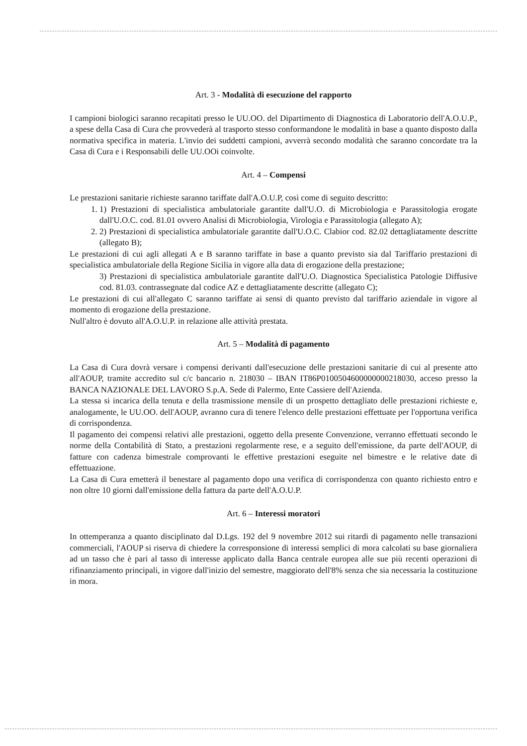Art. 3 - Modalità di esecuzione del rapporto
I campioni biologici saranno recapitati presso le UU.OO. del Dipartimento di Diagnostica di Laboratorio dell'A.O.U.P., a spese della Casa di Cura che provvederà al trasporto stesso conformandone le modalità in base a quanto disposto dalla normativa specifica in materia. L'invio dei suddetti campioni, avverrà secondo modalità che saranno concordate tra la Casa di Cura e i Responsabili delle UU.OOi coinvolte.
Art. 4 – Compensi
Le prestazioni sanitarie richieste saranno tariffate dall'A.O.U.P, così come di seguito descritto:
1. 1) Prestazioni di specialistica ambulatoriale garantite dall'U.O. di Microbiologia e Parassitologia erogate dall'U.O.C. cod. 81.01 ovvero Analisi di Microbiologia, Virologia e Parassitologia (allegato A);
2. 2) Prestazioni di specialistica ambulatoriale garantite dall'U.O.C. Clabior cod. 82.02 dettagliatamente descritte (allegato B);
Le prestazioni di cui agli allegati A e B saranno tariffate in base a quanto previsto sia dal Tariffario prestazioni di specialistica ambulatoriale della Regione Sicilia in vigore alla data di erogazione della prestazione;
3) Prestazioni di specialistica ambulatoriale garantite dall'U.O. Diagnostica Specialistica Patologie Diffusive cod. 81.03. contrassegnate dal codice AZ e dettagliatamente descritte (allegato C);
Le prestazioni di cui all'allegato C saranno tariffate ai sensi di quanto previsto dal tariffario aziendale in vigore al momento di erogazione della prestazione.
Null'altro è dovuto all'A.O.U.P. in relazione alle attività prestata.
Art. 5 – Modalità di pagamento
La Casa di Cura dovrà versare i compensi derivanti dall'esecuzione delle prestazioni sanitarie di cui al presente atto all'AOUP, tramite accredito sul c/c bancario n. 218030 – IBAN IT86P0100504600000000218030, acceso presso la BANCA NAZIONALE DEL LAVORO S.p.A. Sede di Palermo, Ente Cassiere dell'Azienda.
La stessa si incarica della tenuta e della trasmissione mensile di un prospetto dettagliato delle prestazioni richieste e, analogamente, le UU.OO. dell'AOUP, avranno cura di tenere l'elenco delle prestazioni effettuate per l'opportuna verifica di corrispondenza.
Il pagamento dei compensi relativi alle prestazioni, oggetto della presente Convenzione, verranno effettuati secondo le norme della Contabilità di Stato, a prestazioni regolarmente rese, e a seguito dell'emissione, da parte dell'AOUP, di fatture con cadenza bimestrale comprovanti le effettive prestazioni eseguite nel bimestre e le relative date di effettuazione.
La Casa di Cura emetterà il benestare al pagamento dopo una verifica di corrispondenza con quanto richiesto entro e non oltre 10 giorni dall'emissione della fattura da parte dell'A.O.U.P.
Art. 6 – Interessi moratori
In ottemperanza a quanto disciplinato dal D.Lgs. 192 del 9 novembre 2012 sui ritardi di pagamento nelle transazioni commerciali, l'AOUP si riserva di chiedere la corresponsione di interessi semplici di mora calcolati su base giornaliera ad un tasso che è pari al tasso di interesse applicato dalla Banca centrale europea alle sue più recenti operazioni di rifinanziamento principali, in vigore dall'inizio del semestre, maggiorato dell'8% senza che sia necessaria la costituzione in mora.